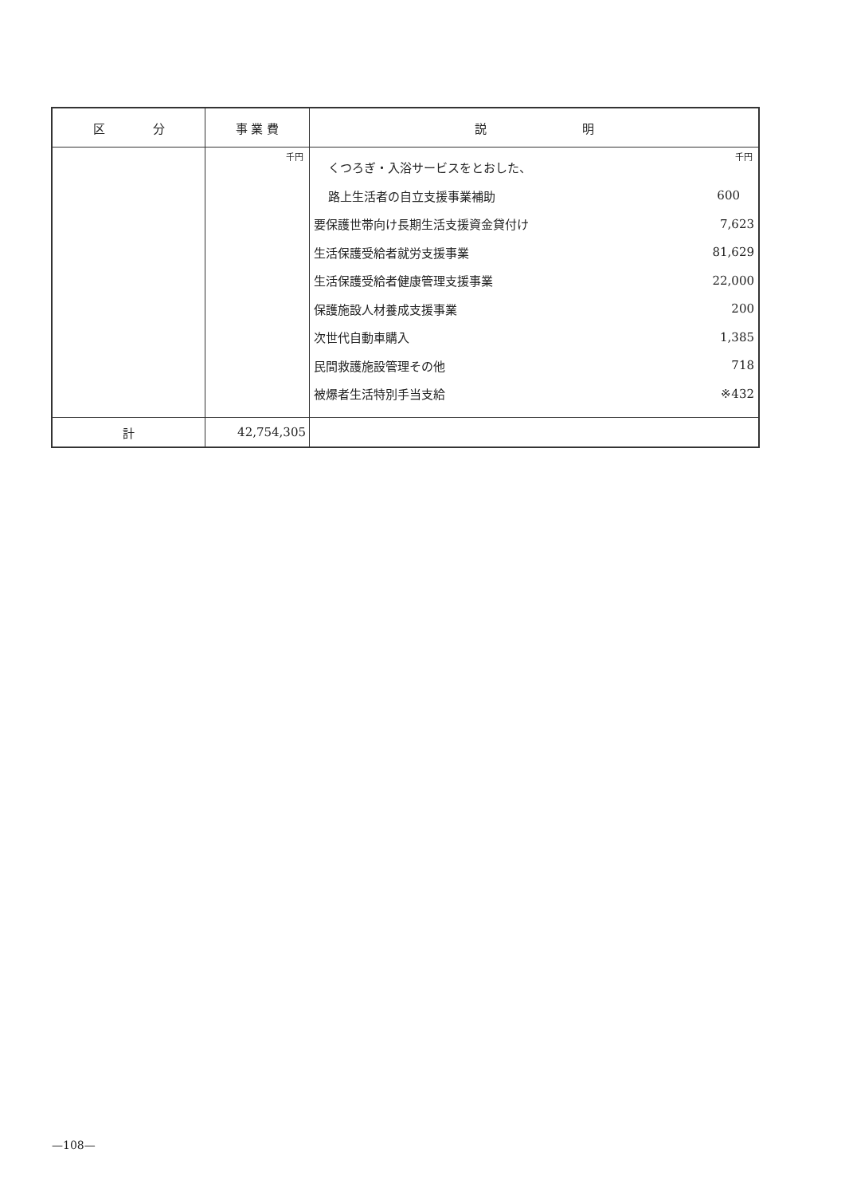| 区 分 | 事 業 費 | 説 明 |
| --- | --- | --- |
| | 千円 | 千円 / くつろぎ・入浴サービスをとおした、 / / / 路上生活者の自立支援事業補助 / 600 / / 要保護世帯向け長期生活支援資金貸付け / 7,623 / / 生活保護受給者就労支援事業 / 81,629 / / 生活保護受給者健康管理支援事業 / 22,000 / / 保護施設人材養成支援事業 / 200 / / 次世代自動車購入 / 1,385 / / 民間救護施設管理その他 / 718 / / 被爆者生活特別手当支給 / ※432 / |
| 計 | 42,754,305 | |
—108—